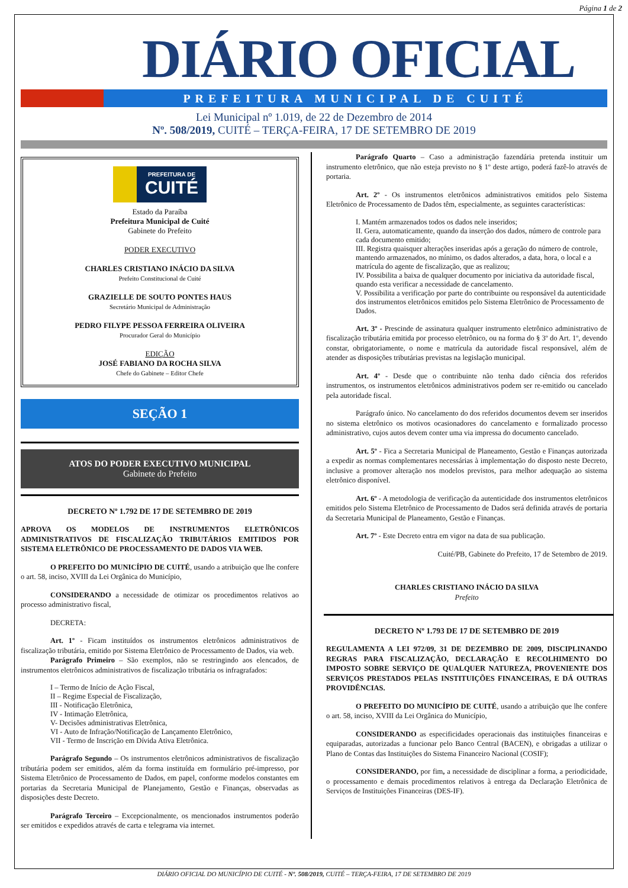Página 1 de 2
DIÁRIO OFICIAL
PREFEITURA MUNICIPAL DE CUITÉ
Lei Municipal nº 1.019, de 22 de Dezembro de 2014
Nº. 508/2019, CUITÉ – TERÇA-FEIRA, 17 DE SETEMBRO DE 2019
PREFEITURA DE CUITÉ
Estado da Paraíba
Prefeitura Municipal de Cuité
Gabinete do Prefeito
PODER EXECUTIVO
CHARLES CRISTIANO INÁCIO DA SILVA
Prefeito Constitucional de Cuité
GRAZIELLE DE SOUTO PONTES HAUS
Secretário Municipal de Administração
PEDRO FILYPE PESSOA FERREIRA OLIVEIRA
Procurador Geral do Município
EDIÇÃO
JOSÉ FABIANO DA ROCHA SILVA
Chefe do Gabinete – Editor Chefe
SEÇÃO 1
ATOS DO PODER EXECUTIVO MUNICIPAL
Gabinete do Prefeito
DECRETO Nº 1.792 DE 17 DE SETEMBRO DE 2019
APROVA OS MODELOS DE INSTRUMENTOS ELETRÔNICOS ADMINISTRATIVOS DE FISCALIZAÇÃO TRIBUTÁRIOS EMITIDOS POR SISTEMA ELETRÔNICO DE PROCESSAMENTO DE DADOS VIA WEB.
O PREFEITO DO MUNICÍPIO DE CUITÉ, usando a atribuição que lhe confere o art. 58, inciso, XVIII da Lei Orgânica do Município,
CONSIDERANDO a necessidade de otimizar os procedimentos relativos ao processo administrativo fiscal,
DECRETA:
Art. 1º - Ficam instituídos os instrumentos eletrônicos administrativos de fiscalização tributária, emitido por Sistema Eletrônico de Processamento de Dados, via web.
Parágrafo Primeiro – São exemplos, não se restringindo aos elencados, de instrumentos eletrônicos administrativos de fiscalização tributária os infragrafados:
I – Termo de Início de Ação Fiscal,
II – Regime Especial de Fiscalização,
III - Notificação Eletrônica,
IV - Intimação Eletrônica,
V- Decisões administrativas Eletrônica,
VI - Auto de Infração/Notificação de Lançamento Eletrônico,
VII - Termo de Inscrição em Dívida Ativa Eletrônica.
Parágrafo Segundo – Os instrumentos eletrônicos administrativos de fiscalização tributária podem ser emitidos, além da forma instituída em formulário pré-impresso, por Sistema Eletrônico de Processamento de Dados, em papel, conforme modelos constantes em portarias da Secretaria Municipal de Planejamento, Gestão e Finanças, observadas as disposições deste Decreto.
Parágrafo Terceiro – Excepcionalmente, os mencionados instrumentos poderão ser emitidos e expedidos através de carta e telegrama via internet.
Parágrafo Quarto – Caso a administração fazendária pretenda instituir um instrumento eletrônico, que não esteja previsto no § 1º deste artigo, poderá fazê-lo através de portaria.
Art. 2º - Os instrumentos eletrônicos administrativos emitidos pelo Sistema Eletrônico de Processamento de Dados têm, especialmente, as seguintes características:
I. Mantém armazenados todos os dados nele inseridos;
II. Gera, automaticamente, quando da inserção dos dados, número de controle para cada documento emitido;
III. Registra quaisquer alterações inseridas após a geração do número de controle, mantendo armazenados, no mínimo, os dados alterados, a data, hora, o local e a matrícula do agente de fiscalização, que as realizou;
IV. Possibilita a baixa de qualquer documento por iniciativa da autoridade fiscal, quando esta verificar a necessidade de cancelamento.
V. Possibilita a verificação por parte do contribuinte ou responsável da autenticidade dos instrumentos eletrônicos emitidos pelo Sistema Eletrônico de Processamento de Dados.
Art. 3º - Prescinde de assinatura qualquer instrumento eletrônico administrativo de fiscalização tributária emitida por processo eletrônico, ou na forma do § 3º do Art. 1º, devendo constar, obrigatoriamente, o nome e matrícula da autoridade fiscal responsável, além de atender as disposições tributárias previstas na legislação municipal.
Art. 4º - Desde que o contribuinte não tenha dado ciência dos referidos instrumentos, os instrumentos eletrônicos administrativos podem ser re-emitido ou cancelado pela autoridade fiscal.
Parágrafo único. No cancelamento do dos referidos documentos devem ser inseridos no sistema eletrônico os motivos ocasionadores do cancelamento e formalizado processo administrativo, cujos autos devem conter uma via impressa do documento cancelado.
Art. 5º - Fica a Secretaria Municipal de Planeamento, Gestão e Finanças autorizada a expedir as normas complementares necessárias à implementação do disposto neste Decreto, inclusive a promover alteração nos modelos previstos, para melhor adequação ao sistema eletrônico disponível.
Art. 6º - A metodologia de verificação da autenticidade dos instrumentos eletrônicos emitidos pelo Sistema Eletrônico de Processamento de Dados será definida através de portaria da Secretaria Municipal de Planeamento, Gestão e Finanças.
Art. 7º - Este Decreto entra em vigor na data de sua publicação.
Cuité/PB, Gabinete do Prefeito, 17 de Setembro de 2019.
CHARLES CRISTIANO INÁCIO DA SILVA
Prefeito
DECRETO Nº 1.793 DE 17 DE SETEMBRO DE 2019
REGULAMENTA A LEI 972/09, 31 DE DEZEMBRO DE 2009, DISCIPLINANDO REGRAS PARA FISCALIZAÇÃO, DECLARAÇÃO E RECOLHIMENTO DO IMPOSTO SOBRE SERVIÇO DE QUALQUER NATUREZA, PROVENIENTE DOS SERVIÇOS PRESTADOS PELAS INSTITUIÇÕES FINANCEIRAS, E DÁ OUTRAS PROVIDÊNCIAS.
O PREFEITO DO MUNICÍPIO DE CUITÉ, usando a atribuição que lhe confere o art. 58, inciso, XVIII da Lei Orgânica do Município,
CONSIDERANDO as especificidades operacionais das instituições financeiras e equiparadas, autorizadas a funcionar pelo Banco Central (BACEN), e obrigadas a utilizar o Plano de Contas das Instituições do Sistema Financeiro Nacional (COSIF);
CONSIDERANDO, por fim, a necessidade de disciplinar a forma, a periodicidade, o processamento e demais procedimentos relativos à entrega da Declaração Eletrônica de Serviços de Instituições Financeiras (DES-IF).
DIÁRIO OFICIAL DO MUNICÍPIO DE CUITÉ - Nº. 508/2019, CUITÉ – TERÇA-FEIRA, 17 DE SETEMBRO DE 2019